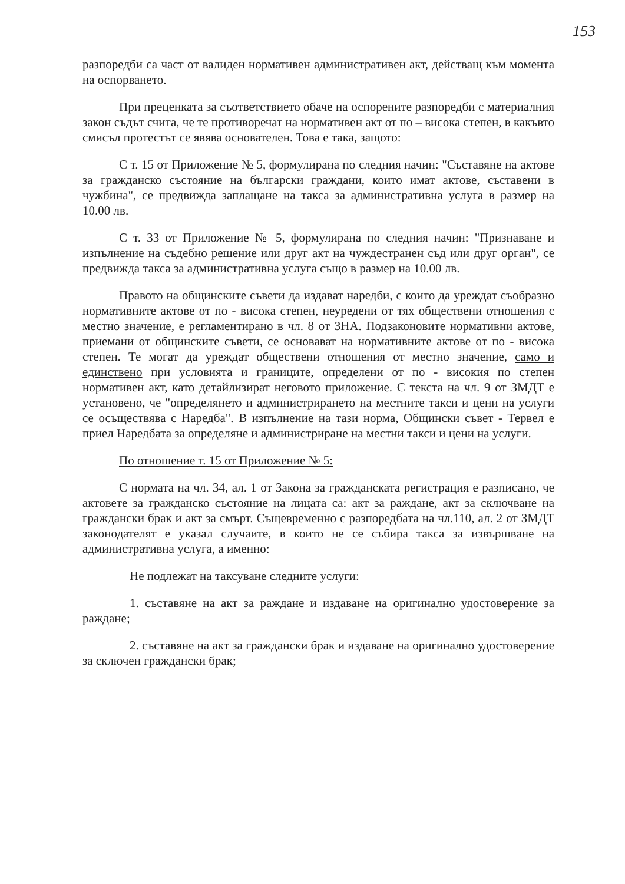153
разпоредби са част от валиден нормативен административен акт, действащ към момента на оспорването.
При преценката за съответствието обаче на оспорените разпоредби с материалния закон съдът счита, че те противоречат на нормативен акт от по – висока степен, в какъвто смисъл протестът се явява основателен. Това е така, защото:
С т. 15 от Приложение № 5, формулирана по следния начин: "Съставяне на актове за гражданско състояние на български граждани, които имат актове, съставени в чужбина", се предвижда заплащане на такса за административна услуга в размер на 10.00 лв.
С т. 33 от Приложение № 5, формулирана по следния начин: "Признаване и изпълнение на съдебно решение или друг акт на чуждестранен съд или друг орган", се предвижда такса за административна услуга също в размер на 10.00 лв.
Правото на общинските съвети да издават наредби, с които да уреждат съобразно нормативните актове от по - висока степен, неуредени от тях обществени отношения с местно значение, е регламентирано в чл. 8 от ЗНА. Подзаконовите нормативни актове, приемани от общинските съвети, се основават на нормативните актове от по - висока степен. Те могат да уреждат обществени отношения от местно значение, само и единствено при условията и границите, определени от по - високия по степен нормативен акт, като детайлизират неговото приложение. С текста на чл. 9 от ЗМДТ е установено, че "определянето и администрирането на местните такси и цени на услуги се осъществява с Наредба". В изпълнение на тази норма, Общински съвет - Тервел е приел Наредбата за определяне и администриране на местни такси и цени на услуги.
По отношение т. 15 от Приложение № 5:
С нормата на чл. 34, ал. 1 от Закона за гражданската регистрация е разписано, че актовете за гражданско състояние на лицата са: акт за раждане, акт за сключване на граждански брак и акт за смърт. Същевременно с разпоредбата на чл.110, ал. 2 от ЗМДТ законодателят е указал случаите, в които не се събира такса за извършване на административна услуга, а именно:
Не подлежат на таксуване следните услуги:
1. съставяне на акт за раждане и издаване на оригинално удостоверение за раждане;
2. съставяне на акт за граждански брак и издаване на оригинално удостоверение за сключен граждански брак;